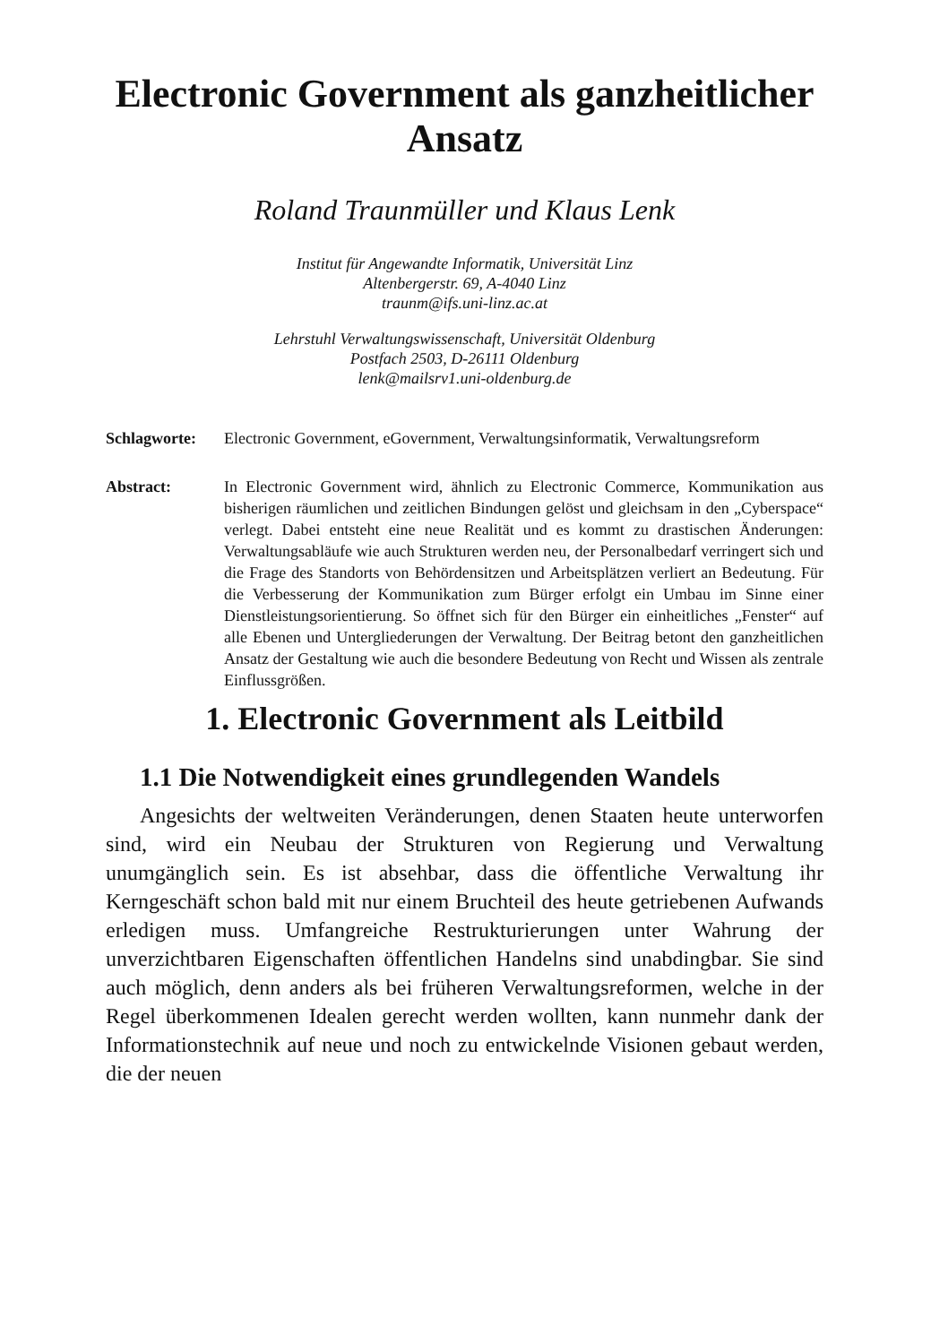Electronic Government als ganzheitlicher Ansatz
Roland Traunmüller und Klaus Lenk
Institut für Angewandte Informatik, Universität Linz
Altenbergerstr. 69, A-4040 Linz
traunm@ifs.uni-linz.ac.at
Lehrstuhl Verwaltungswissenschaft, Universität Oldenburg
Postfach 2503, D-26111 Oldenburg
lenk@mailsrv1.uni-oldenburg.de
Schlagworte: Electronic Government, eGovernment, Verwaltungsinformatik, Verwaltungsreform
Abstract: In Electronic Government wird, ähnlich zu Electronic Commerce, Kommunikation aus bisherigen räumlichen und zeitlichen Bindungen gelöst und gleichsam in den „Cyberspace“ verlegt. Dabei entsteht eine neue Realität und es kommt zu drastischen Änderungen: Verwaltungsabläufe wie auch Strukturen werden neu, der Personalbedarf verringert sich und die Frage des Standorts von Behördensitzen und Arbeitsplätzen verliert an Bedeutung. Für die Verbesserung der Kommunikation zum Bürger erfolgt ein Umbau im Sinne einer Dienstleistungsorientierung. So öffnet sich für den Bürger ein einheitliches „Fenster“ auf alle Ebenen und Untergliederungen der Verwaltung. Der Beitrag betont den ganzheitlichen Ansatz der Gestaltung wie auch die besondere Bedeutung von Recht und Wissen als zentrale Einflussgrößen.
1. Electronic Government als Leitbild
1.1 Die Notwendigkeit eines grundlegenden Wandels
Angesichts der weltweiten Veränderungen, denen Staaten heute unterworfen sind, wird ein Neubau der Strukturen von Regierung und Verwaltung unumgänglich sein. Es ist absehbar, dass die öffentliche Verwaltung ihr Kerngeschäft schon bald mit nur einem Bruchteil des heute getriebenen Aufwands erledigen muss. Umfangreiche Restrukturierungen unter Wahrung der unverzichtbaren Eigenschaften öffentlichen Handelns sind unabdingbar. Sie sind auch möglich, denn anders als bei früheren Verwaltungsreformen, welche in der Regel überkommenen Idealen gerecht werden wollten, kann nunmehr dank der Informationstechnik auf neue und noch zu entwickelnde Visionen gebaut werden, die der neuen